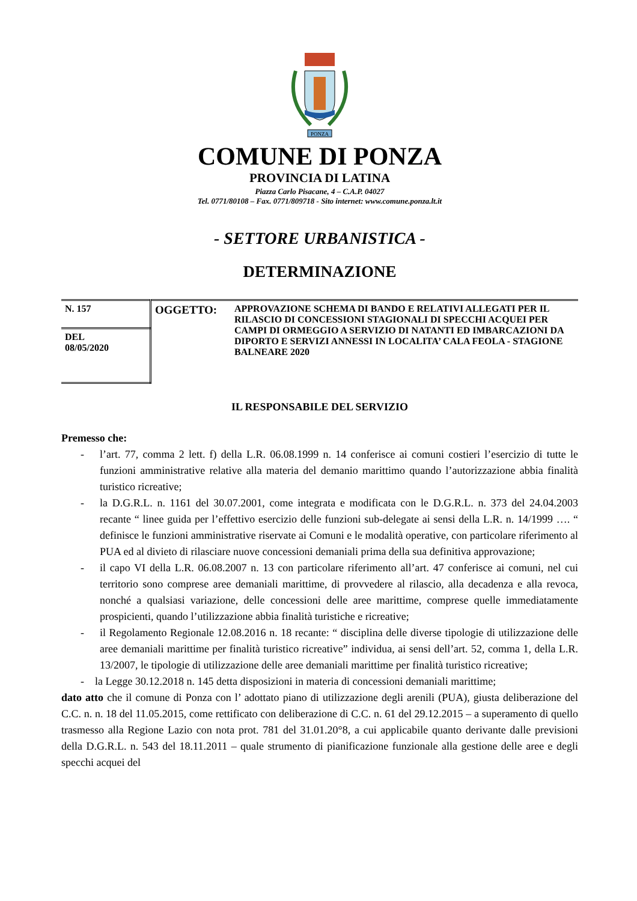PONZA
COMUNE DI PONZA
PROVINCIA DI LATINA
Piazza Carlo Pisacane, 4 – C.A.P. 04027
Tel. 0771/80108 – Fax. 0771/809718 - Sito internet: www.comune.ponza.lt.it
- SETTORE URBANISTICA -
DETERMINAZIONE
| N. 157 | OGGETTO: | APPROVAZIONE SCHEMA DI BANDO E RELATIVI ALLEGATI PER IL RILASCIO DI CONCESSIONI STAGIONALI DI SPECCHI ACQUEI PER CAMPI DI ORMEGGIO A SERVIZIO DI NATANTI ED IMBARCAZIONI DA DIPORTO E SERVIZI ANNESSI IN LOCALITA’ CALA FEOLA - STAGIONE BALNEARE 2020 |
| DEL 08/05/2020 | | |
IL RESPONSABILE DEL SERVIZIO
Premesso che:
- l’art. 77, comma 2 lett. f) della L.R. 06.08.1999 n. 14 conferisce ai comuni costieri l’esercizio di tutte le funzioni amministrative relative alla materia del demanio marittimo quando l’autorizzazione abbia finalità turistico ricreative;
- la D.G.R.L. n. 1161 del 30.07.2001, come integrata e modificata con le D.G.R.L. n. 373 del 24.04.2003 recante “ linee guida per l’effettivo esercizio delle funzioni sub-delegate ai sensi della L.R. n. 14/1999 …. “ definisce le funzioni amministrative riservate ai Comuni e le modalità operative, con particolare riferimento al PUA ed al divieto di rilasciare nuove concessioni demaniali prima della sua definitiva approvazione;
- il capo VI della L.R. 06.08.2007 n. 13 con particolare riferimento all’art. 47 conferisce ai comuni, nel cui territorio sono comprese aree demaniali marittime, di provvedere al rilascio, alla decadenza e alla revoca, nonché a qualsiasi variazione, delle concessioni delle aree marittime, comprese quelle immediatamente prospicienti, quando l’utilizzazione abbia finalità turistiche e ricreative;
- il Regolamento Regionale 12.08.2016 n. 18 recante: “ disciplina delle diverse tipologie di utilizzazione delle aree demaniali marittime per finalità turistico ricreative” individua, ai sensi dell’art. 52, comma 1, della L.R. 13/2007, le tipologie di utilizzazione delle aree demaniali marittime per finalità turistico ricreative;
- la Legge 30.12.2018 n. 145 detta disposizioni in materia di concessioni demaniali marittime;
dato atto che il comune di Ponza con l’ adottato piano di utilizzazione degli arenili (PUA), giusta deliberazione del C.C. n. n. 18 del 11.05.2015, come rettificato con deliberazione di C.C. n. 61 del 29.12.2015 – a superamento di quello trasmesso alla Regione Lazio con nota prot. 781 del 31.01.20°8, a cui applicabile quanto derivante dalle previsioni della D.G.R.L. n. 543 del 18.11.2011 – quale strumento di pianificazione funzionale alla gestione delle aree e degli specchi acquei del